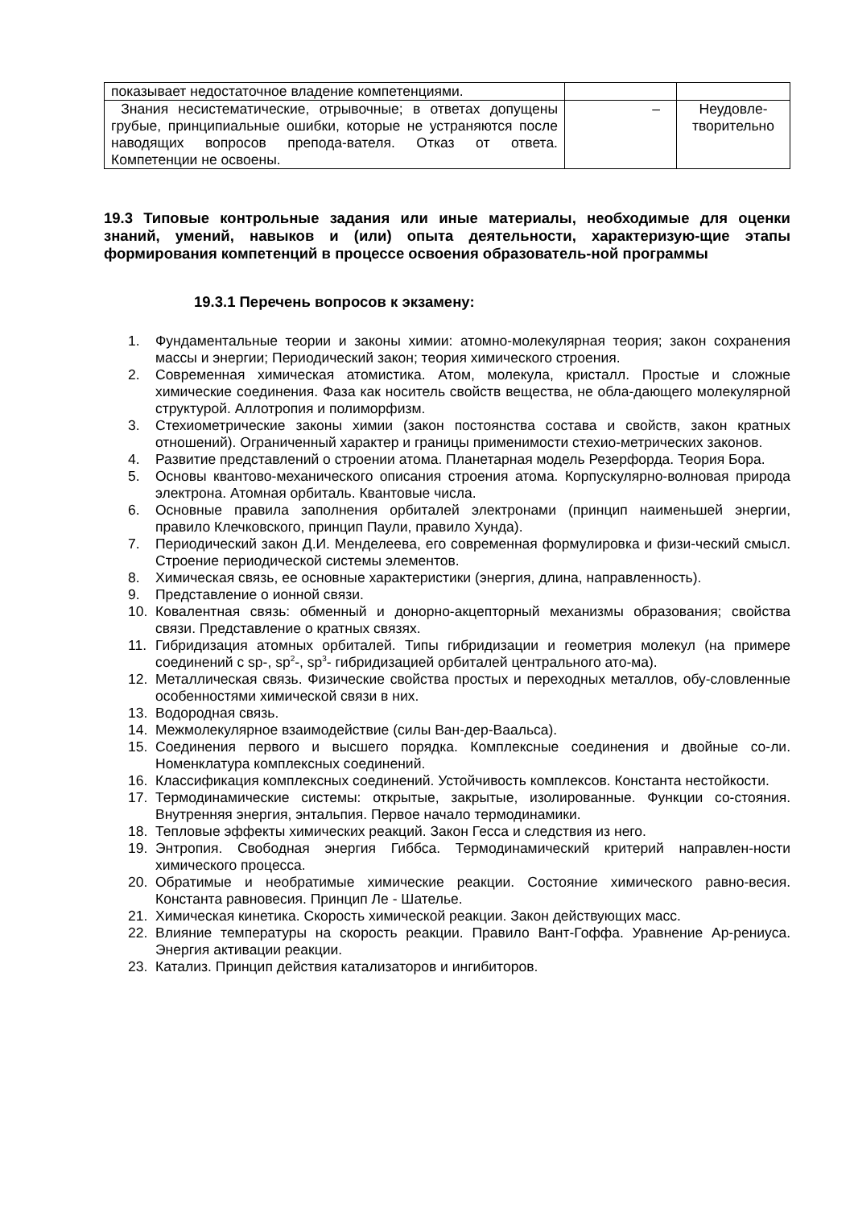| показывает недостаточное владение компетенциями. | | |
| Знания несистематические, отрывочные; в ответах допущены грубые, принципиальные ошибки, которые не устраняются после наводящих вопросов препода-вателя. Отказ от ответа. Компетенции не освоены. | – | Неудовле- творительно |
19.3 Типовые контрольные задания или иные материалы, необходимые для оценки знаний, умений, навыков и (или) опыта деятельности, характеризую-щие этапы формирования компетенций в процессе освоения образователь-ной программы
19.3.1 Перечень вопросов к экзамену:
1. Фундаментальные теории и законы химии: атомно-молекулярная теория; закон сохранения массы и энергии; Периодический закон; теория химического строения.
2. Современная химическая атомистика. Атом, молекула, кристалл. Простые и сложные химические соединения. Фаза как носитель свойств вещества, не обла-дающего молекулярной структурой. Аллотропия и полиморфизм.
3. Стехиометрические законы химии (закон постоянства состава и свойств, закон кратных отношений). Ограниченный характер и границы применимости стехио-метрических законов.
4. Развитие представлений о строении атома. Планетарная модель Резерфорда. Теория Бора.
5. Основы квантово-механического описания строения атома. Корпускулярно-волновая природа электрона. Атомная орбиталь. Квантовые числа.
6. Основные правила заполнения орбиталей электронами (принцип наименьшей энергии, правило Клечковского, принцип Паули, правило Хунда).
7. Периодический закон Д.И. Менделеева, его современная формулировка и физи-ческий смысл. Строение периодической системы элементов.
8. Химическая связь, ее основные характеристики (энергия, длина, направленность).
9. Представление о ионной связи.
10. Ковалентная связь: обменный и донорно-акцепторный механизмы образования; свойства связи. Представление о кратных связях.
11. Гибридизация атомных орбиталей. Типы гибридизации и геометрия молекул (на примере соединений с sp-, sp<sup>2</sup>-, sp<sup>3</sup>- гибридизацией орбиталей центрального ато-ма).
12. Металлическая связь. Физические свойства простых и переходных металлов, обу-словленные особенностями химической связи в них.
13. Водородная связь.
14. Межмолекулярное взаимодействие (силы Ван-дер-Ваальса).
15. Соединения первого и высшего порядка. Комплексные соединения и двойные со-ли. Номенклатура комплексных соединений.
16. Классификация комплексных соединений. Устойчивость комплексов. Константа нестойкости.
17. Термодинамические системы: открытые, закрытые, изолированные. Функции со-стояния. Внутренняя энергия, энтальпия. Первое начало термодинамики.
18. Тепловые эффекты химических реакций. Закон Гесса и следствия из него.
19. Энтропия. Свободная энергия Гиббса. Термодинамический критерий направлен-ности химического процесса.
20. Обратимые и необратимые химические реакции. Состояние химического равно-весия. Константа равновесия. Принцип Ле - Шателье.
21. Химическая кинетика. Скорость химической реакции. Закон действующих масс.
22. Влияние температуры на скорость реакции. Правило Вант-Гоффа. Уравнение Ар-рениуса. Энергия активации реакции.
23. Катализ. Принцип действия катализаторов и ингибиторов.